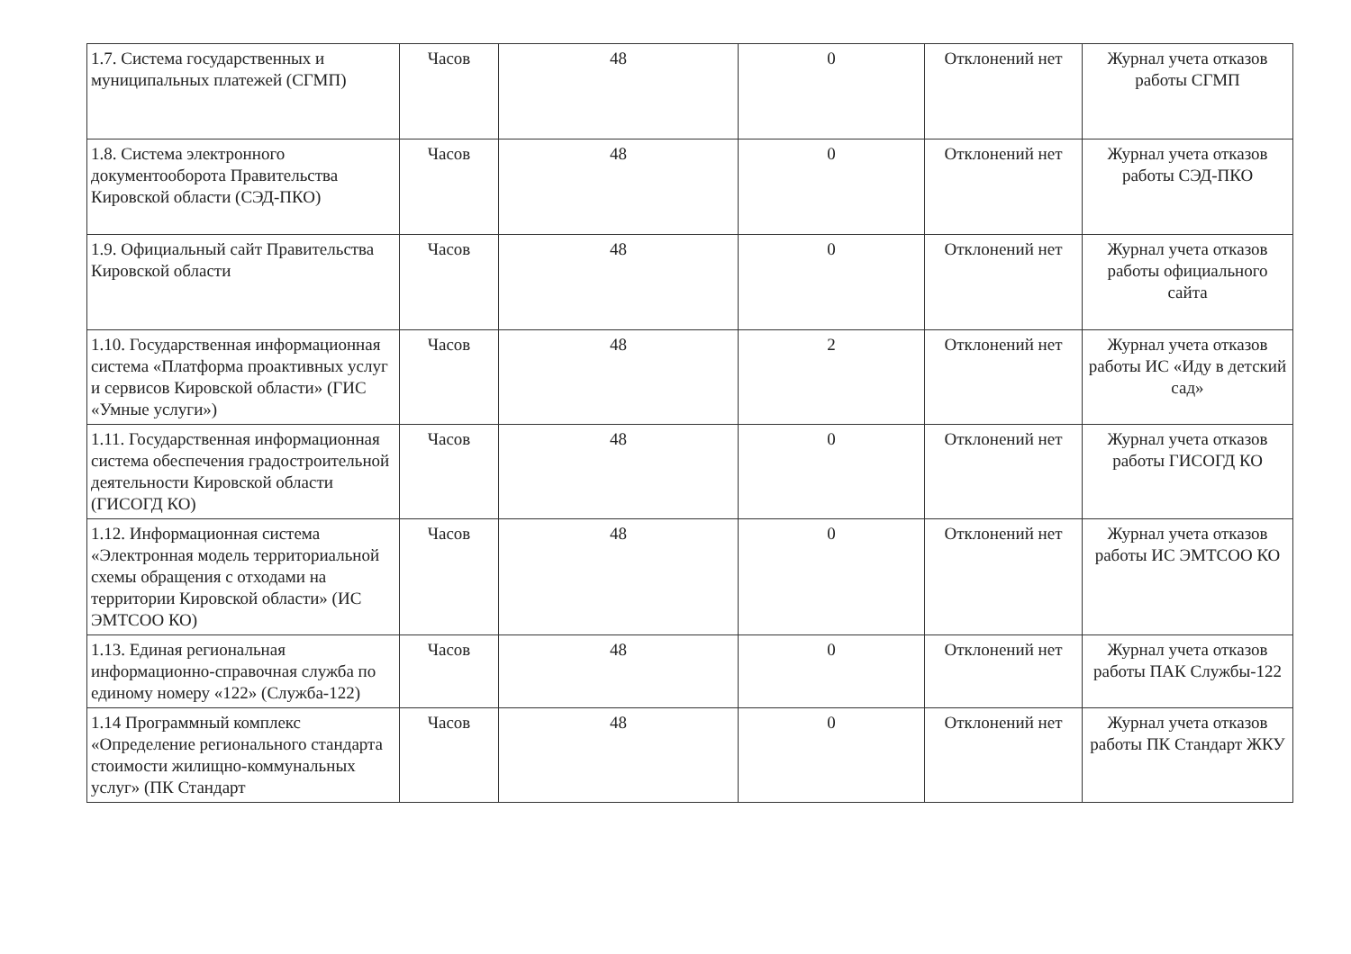| 1.7. Система государственных и муниципальных платежей (СГМП) | Часов | 48 | 0 | Отклонений нет | Журнал учета отказов работы СГМП |
| 1.8. Система электронного документооборота Правительства Кировской области (СЭД-ПКО) | Часов | 48 | 0 | Отклонений нет | Журнал учета отказов работы СЭД-ПКО |
| 1.9. Официальный сайт Правительства Кировской области | Часов | 48 | 0 | Отклонений нет | Журнал учета отказов работы официального сайта |
| 1.10. Государственная информационная система «Платформа проактивных услуг и сервисов Кировской области» (ГИС «Умные услуги») | Часов | 48 | 2 | Отклонений нет | Журнал учета отказов работы ИС «Иду в детский сад» |
| 1.11. Государственная информационная система обеспечения градостроительной деятельности Кировской области (ГИСОГД КО) | Часов | 48 | 0 | Отклонений нет | Журнал учета отказов работы ГИСОГД КО |
| 1.12. Информационная система «Электронная модель территориальной схемы обращения с отходами на территории Кировской области» (ИС ЭМТСОО КО) | Часов | 48 | 0 | Отклонений нет | Журнал учета отказов работы ИС ЭМТСОО КО |
| 1.13. Единая региональная информационно-справочная служба по единому номеру «122» (Служба-122) | Часов | 48 | 0 | Отклонений нет | Журнал учета отказов работы ПАК Службы-122 |
| 1.14 Программный комплекс «Определение регионального стандарта стоимости жилищно-коммунальных услуг» (ПК Стандарт | Часов | 48 | 0 | Отклонений нет | Журнал учета отказов работы ПК Стандарт ЖКУ |